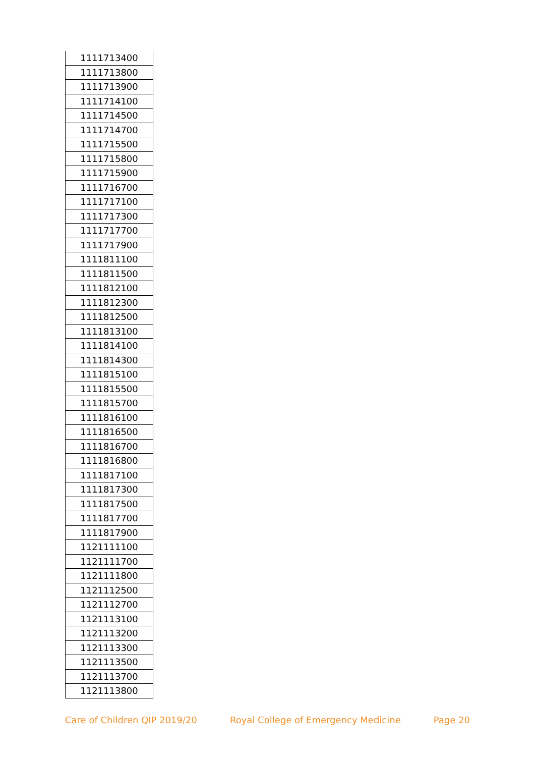| 1111713400 |
| 1111713800 |
| 1111713900 |
| 1111714100 |
| 1111714500 |
| 1111714700 |
| 1111715500 |
| 1111715800 |
| 1111715900 |
| 1111716700 |
| 1111717100 |
| 1111717300 |
| 1111717700 |
| 1111717900 |
| 1111811100 |
| 1111811500 |
| 1111812100 |
| 1111812300 |
| 1111812500 |
| 1111813100 |
| 1111814100 |
| 1111814300 |
| 1111815100 |
| 1111815500 |
| 1111815700 |
| 1111816100 |
| 1111816500 |
| 1111816700 |
| 1111816800 |
| 1111817100 |
| 1111817300 |
| 1111817500 |
| 1111817700 |
| 1111817900 |
| 1121111100 |
| 1121111700 |
| 1121111800 |
| 1121112500 |
| 1121112700 |
| 1121113100 |
| 1121113200 |
| 1121113300 |
| 1121113500 |
| 1121113700 |
| 1121113800 |
Care of Children QIP 2019/20 Royal College of Emergency Medicine Page 20